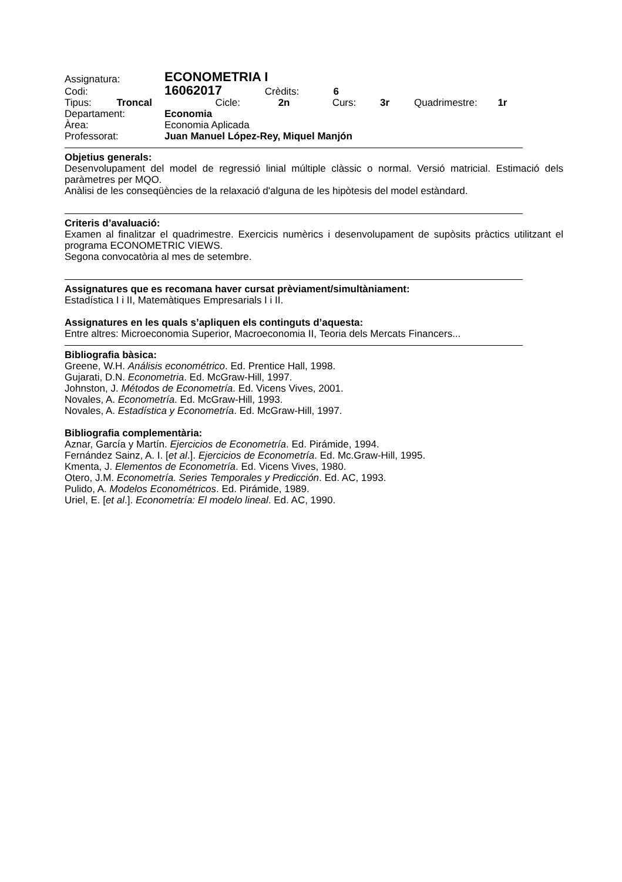| Assignatura: | ECONOMETRIA I |
| Codi: | 16062017 Crèdits: 6 |
Tipus: Troncal Cicle: 2n Curs: 3r Quadrimestre: 1r
Departament: Economia
Àrea: Economia Aplicada
Professorat: Juan Manuel López-Rey, Miquel Manjón
Objetius generals:
Desenvolupament del model de regressió linial múltiple clàssic o normal. Versió matricial. Estimació dels paràmetres per MQO.
Anàlisi de les conseqüències de la relaxació d'alguna de les hipòtesis del model estàndard.
Criteris d’avaluació:
Examen al finalitzar el quadrimestre. Exercicis numèrics i desenvolupament de supòsits pràctics utilitzant el programa ECONOMETRIC VIEWS.
Segona convocatòria al mes de setembre.
Assignatures que es recomana haver cursat prèviament/simultàniament:
Estadística I i II, Matemàtiques Empresarials I i II.
Assignatures en les quals s’apliquen els continguts d’aquesta:
Entre altres: Microeconomia Superior, Macroeconomia II, Teoria dels Mercats Financers...
Bibliografia bàsica:
Greene, W.H. Análisis econométrico. Ed. Prentice Hall, 1998.
Gujarati, D.N. Econometria. Ed. McGraw-Hill, 1997.
Johnston, J. Métodos de Econometría. Ed. Vicens Vives, 2001.
Novales, A. Econometría. Ed. McGraw-Hill, 1993.
Novales, A. Estadística y Econometría. Ed. McGraw-Hill, 1997.
Bibliografia complementària:
Aznar, García y Martín. Ejercicios de Econometría. Ed. Pirámide, 1994.
Fernández Sainz, A. I. [et al.]. Ejercicios de Econometría. Ed. Mc.Graw-Hill, 1995.
Kmenta, J. Elementos de Econometría. Ed. Vicens Vives, 1980.
Otero, J.M. Econometría. Series Temporales y Predicción. Ed. AC, 1993.
Pulido, A. Modelos Econométricos. Ed. Pirámide, 1989.
Uriel, E. [et al.]. Econometría: El modelo lineal. Ed. AC, 1990.